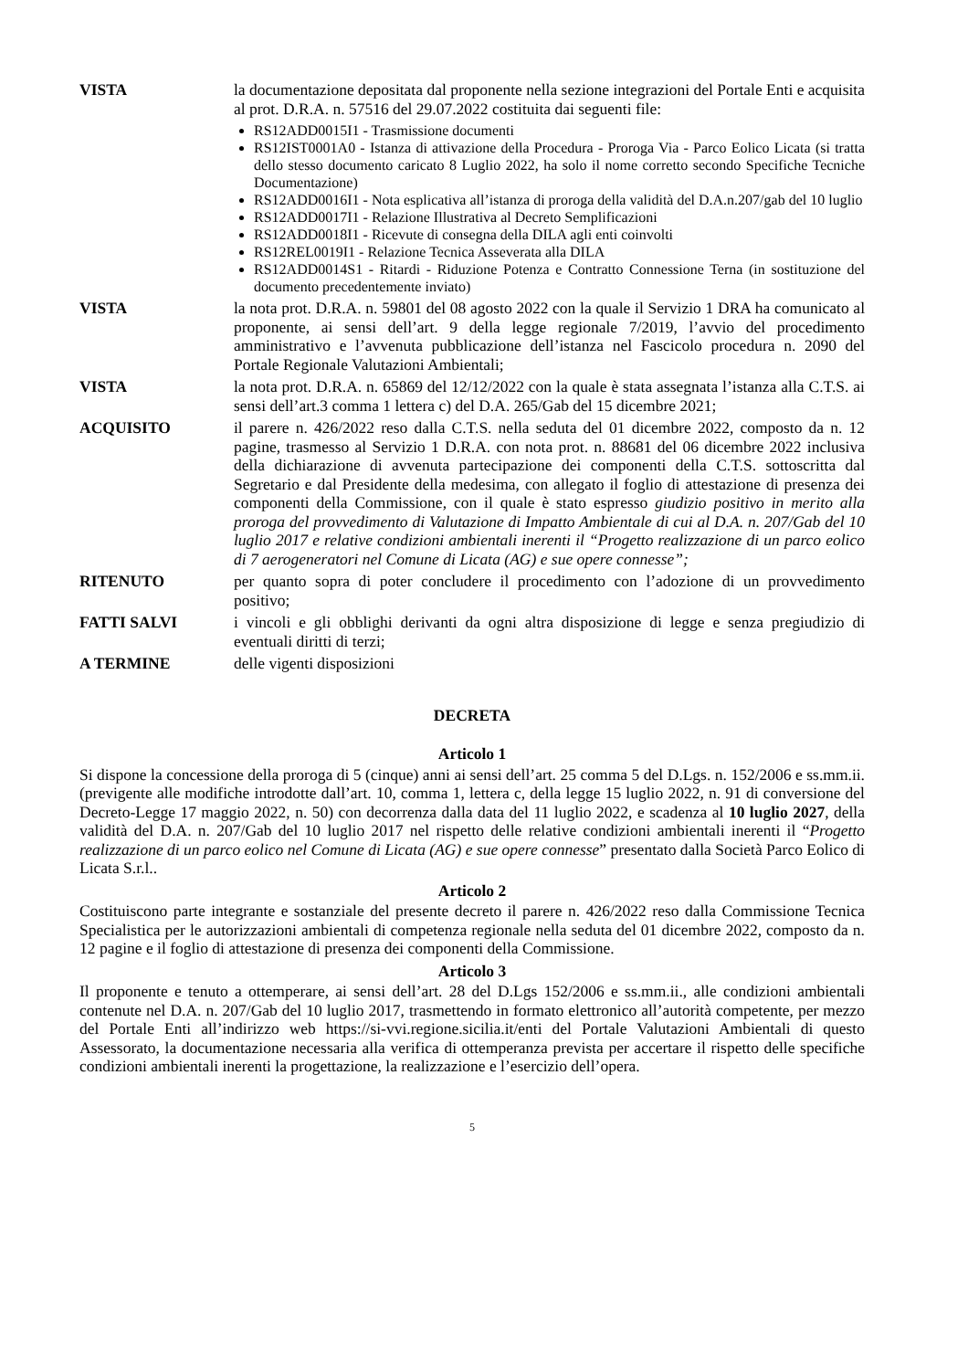VISTA la documentazione depositata dal proponente nella sezione integrazioni del Portale Enti e acquisita al prot. D.R.A. n. 57516 del 29.07.2022 costituita dai seguenti file:
RS12ADD0015I1 - Trasmissione documenti
RS12IST0001A0 - Istanza di attivazione della Procedura - Proroga Via - Parco Eolico Licata (si tratta dello stesso documento caricato 8 Luglio 2022, ha solo il nome corretto secondo Specifiche Tecniche Documentazione)
RS12ADD0016I1 - Nota esplicativa all’istanza di proroga della validità del D.A.n.207/gab del 10 luglio
RS12ADD0017I1 - Relazione Illustrativa al Decreto Semplificazioni
RS12ADD0018I1 - Ricevute di consegna della DILA agli enti coinvolti
RS12REL0019I1 - Relazione Tecnica Asseverata alla DILA
RS12ADD0014S1 - Ritardi - Riduzione Potenza e Contratto Connessione Terna (in sostituzione del documento precedentemente inviato)
VISTA la nota prot. D.R.A. n. 59801 del 08 agosto 2022 con la quale il Servizio 1 DRA ha comunicato al proponente, ai sensi dell’art. 9 della legge regionale 7/2019, l’avvio del procedimento amministrativo e l’avvenuta pubblicazione dell’istanza nel Fascicolo procedura n. 2090 del Portale Regionale Valutazioni Ambientali;
VISTA la nota prot. D.R.A. n. 65869 del 12/12/2022 con la quale è stata assegnata l’istanza alla C.T.S. ai sensi dell’art.3 comma 1 lettera c) del D.A. 265/Gab del 15 dicembre 2021;
ACQUISITO il parere n. 426/2022 reso dalla C.T.S. nella seduta del 01 dicembre 2022, composto da n. 12 pagine, trasmesso al Servizio 1 D.R.A. con nota prot. n. 88681 del 06 dicembre 2022 inclusiva della dichiarazione di avvenuta partecipazione dei componenti della C.T.S. sottoscritta dal Segretario e dal Presidente della medesima, con allegato il foglio di attestazione di presenza dei componenti della Commissione, con il quale è stato espresso giudizio positivo in merito alla proroga del provvedimento di Valutazione di Impatto Ambientale di cui al D.A. n. 207/Gab del 10 luglio 2017 e relative condizioni ambientali inerenti il “Progetto realizzazione di un parco eolico di 7 aerogeneratori nel Comune di Licata (AG) e sue opere connesse”;
RITENUTO per quanto sopra di poter concludere il procedimento con l’adozione di un provvedimento positivo;
FATTI SALVI i vincoli e gli obblighi derivanti da ogni altra disposizione di legge e senza pregiudizio di eventuali diritti di terzi;
A TERMINE delle vigenti disposizioni
DECRETA
Articolo 1
Si dispone la concessione della proroga di 5 (cinque) anni ai sensi dell’art. 25 comma 5 del D.Lgs. n. 152/2006 e ss.mm.ii. (previgente alle modifiche introdotte dall’art. 10, comma 1, lettera c, della legge 15 luglio 2022, n. 91 di conversione del Decreto-Legge 17 maggio 2022, n. 50) con decorrenza dalla data del 11 luglio 2022, e scadenza al 10 luglio 2027, della validità del D.A. n. 207/Gab del 10 luglio 2017 nel rispetto delle relative condizioni ambientali inerenti il “Progetto realizzazione di un parco eolico nel Comune di Licata (AG) e sue opere connesse” presentato dalla Società Parco Eolico di Licata S.r.l..
Articolo 2
Costituiscono parte integrante e sostanziale del presente decreto il parere n. 426/2022 reso dalla Commissione Tecnica Specialistica per le autorizzazioni ambientali di competenza regionale nella seduta del 01 dicembre 2022, composto da n. 12 pagine e il foglio di attestazione di presenza dei componenti della Commissione.
Articolo 3
Il proponente e tenuto a ottemperare, ai sensi dell’art. 28 del D.Lgs 152/2006 e ss.mm.ii., alle condizioni ambientali contenute nel D.A. n. 207/Gab del 10 luglio 2017, trasmettendo in formato elettronico all’autorità competente, per mezzo del Portale Enti all’indirizzo web https://si-vvi.regione.sicilia.it/enti del Portale Valutazioni Ambientali di questo Assessorato, la documentazione necessaria alla verifica di ottemperanza prevista per accertare il rispetto delle specifiche condizioni ambientali inerenti la progettazione, la realizzazione e l’esercizio dell’opera.
5